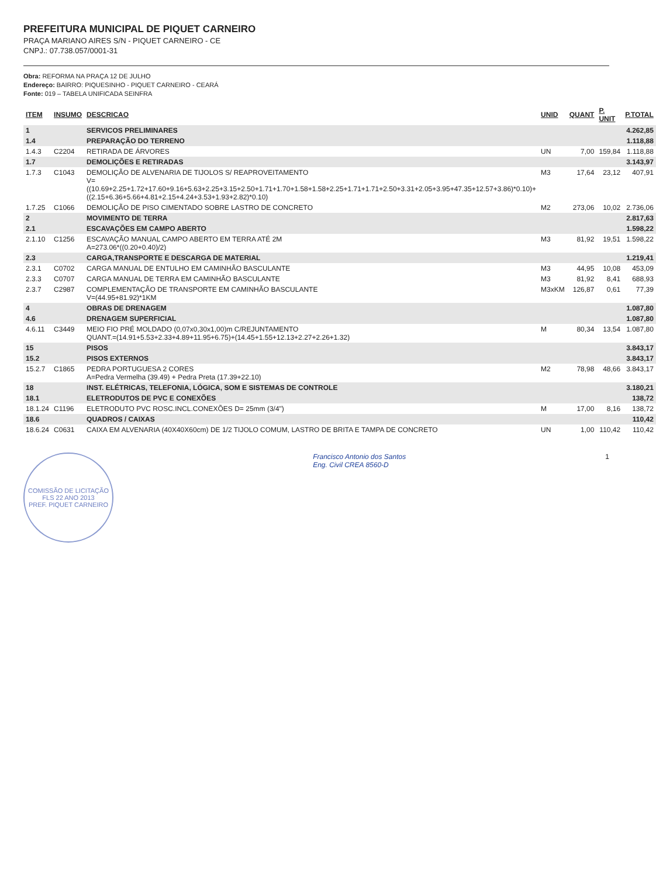PREFEITURA MUNICIPAL DE PIQUET CARNEIRO
PRAÇA MARIANO AIRES S/N - PIQUET CARNEIRO - CE
CNPJ.: 07.738.057/0001-31
Obra: REFORMA NA PRAÇA 12 DE JULHO
Endereço: BAIRRO: PIQUESINHO - PIQUET CARNEIRO - CEARÁ
Fonte: 019 – TABELA UNIFICADA SEINFRA
| ITEM | INSUMO | DESCRICAO | UNID | QUANT | P. UNIT | P.TOTAL |
| --- | --- | --- | --- | --- | --- | --- |
| 1 | | SERVICOS PRELIMINARES | | | | 4.262,85 |
| 1.4 | | PREPARAÇÃO DO TERRENO | | | | 1.118,88 |
| 1.4.3 | C2204 | RETIRADA DE ÁRVORES | UN | 7,00 | 159,84 | 1.118,88 |
| 1.7 | | DEMOLIÇÕES E RETIRADAS | | | | 3.143,97 |
| 1.7.3 | C1043 | DEMOLIÇÃO DE ALVENARIA DE TIJOLOS S/ REAPROVEITAMENTO V=((10.69+2.25+1.72+17.60+9.16+5.63+2.25+3.15+2.50+1.71+1.70+1.58+1.58+2.25+1.71+1.71+2.50+3.31+2.05+3.95+47.35+12.57+3.86)*0.10)+((2.15+6.36+5.66+4.81+2.15+4.24+3.53+1.93+2.82)*0.10) | M3 | 17,64 | 23,12 | 407,91 |
| 1.7.25 | C1066 | DEMOLIÇÃO DE PISO CIMENTADO SOBRE LASTRO DE CONCRETO | M2 | 273,06 | 10,02 | 2.736,06 |
| 2 | | MOVIMENTO DE TERRA | | | | 2.817,63 |
| 2.1 | | ESCAVAÇÕES EM CAMPO ABERTO | | | | 1.598,22 |
| 2.1.10 | C1256 | ESCAVAÇÃO MANUAL CAMPO ABERTO EM TERRA ATÉ 2M A=273.06*((0.20+0.40)/2) | M3 | 81,92 | 19,51 | 1.598,22 |
| 2.3 | | CARGA,TRANSPORTE E DESCARGA DE MATERIAL | | | | 1.219,41 |
| 2.3.1 | C0702 | CARGA MANUAL DE ENTULHO EM CAMINHÃO BASCULANTE | M3 | 44,95 | 10,08 | 453,09 |
| 2.3.3 | C0707 | CARGA MANUAL DE TERRA EM CAMINHÃO BASCULANTE | M3 | 81,92 | 8,41 | 688,93 |
| 2.3.7 | C2987 | COMPLEMENTAÇÃO DE TRANSPORTE EM CAMINHÃO BASCULANTE V=(44.95+81.92)*1KM | M3xKM | 126,87 | 0,61 | 77,39 |
| 4 | | OBRAS DE DRENAGEM | | | | 1.087,80 |
| 4.6 | | DRENAGEM SUPERFICIAL | | | | 1.087,80 |
| 4.6.11 | C3449 | MEIO FIO PRÉ MOLDADO (0,07x0,30x1,00)m C/REJUNTAMENTO QUANT.=(14.91+5.53+2.33+4.89+11.95+6.75)+(14.45+1.55+12.13+2.27+2.26+1.32) | M | 80,34 | 13,54 | 1.087,80 |
| 15 | | PISOS | | | | 3.843,17 |
| 15.2 | | PISOS EXTERNOS | | | | 3.843,17 |
| 15.2.7 | C1865 | PEDRA PORTUGUESA 2 CORES A=Pedra Vermelha (39.49) + Pedra Preta (17.39+22.10) | M2 | 78,98 | 48,66 | 3.843,17 |
| 18 | | INST. ELÉTRICAS, TELEFONIA, LÓGICA, SOM E SISTEMAS DE CONTROLE | | | | 3.180,21 |
| 18.1 | | ELETRODUTOS DE PVC E CONEXÕES | | | | 138,72 |
| 18.1.24 | C1196 | ELETRODUTO PVC ROSC.INCL.CONEXÕES D= 25mm (3/4") | M | 17,00 | 8,16 | 138,72 |
| 18.6 | | QUADROS / CAIXAS | | | | 110,42 |
| 18.6.24 | C0631 | CAIXA EM ALVENARIA (40X40X60cm) DE 1/2 TIJOLO COMUM, LASTRO DE BRITA E TAMPA DE CONCRETO | UN | 1,00 | 110,42 | 110,42 |
COMISSÃO DE LICITAÇÃO
FLS 22 ANO 2013
PREF. PIQUET CARNEIRO
Francisco Antonio dos Santos
Eng. Civil CREA 8560-D
1